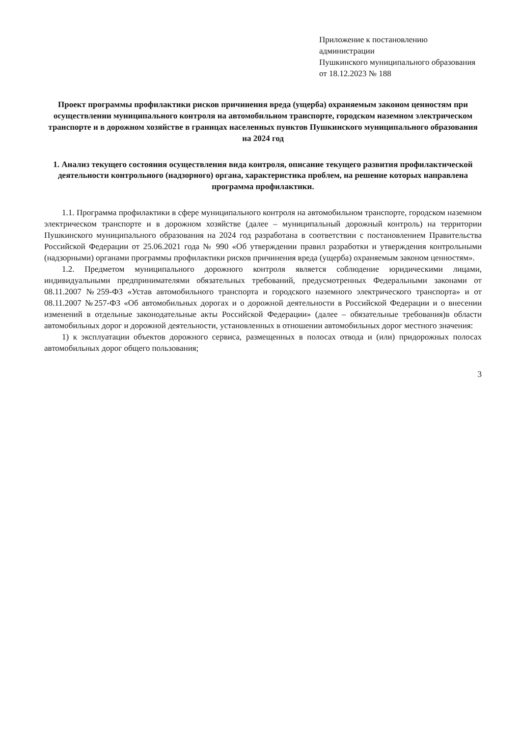Приложение к постановлению администрации
Пушкинского муниципального образования
от 18.12.2023 № 188
Проект программы профилактики рисков причинения вреда (ущерба) охраняемым законом ценностям при осуществлении муниципального контроля на автомобильном транспорте, городском наземном электрическом транспорте и в дорожном хозяйстве в границах населенных пунктов Пушкинского муниципального образования на 2024 год
1. Анализ текущего состояния осуществления вида контроля, описание текущего развития профилактической деятельности контрольного (надзорного) органа, характеристика проблем, на решение которых направлена программа профилактики.
1.1. Программа профилактики в сфере муниципального контроля на автомобильном транспорте, городском наземном электрическом транспорте и в дорожном хозяйстве (далее – муниципальный дорожный контроль) на территории Пушкинского муниципального образования на 2024 год разработана в соответствии с постановлением Правительства Российской Федерации от 25.06.2021 года № 990 «Об утверждении правил разработки и утверждения контрольными (надзорными) органами программы профилактики рисков причинения вреда (ущерба) охраняемым законом ценностям».
1.2. Предметом муниципального дорожного контроля является соблюдение юридическими лицами, индивидуальными предпринимателями обязательных требований, предусмотренных Федеральными законами от 08.11.2007 №259-ФЗ «Устав автомобильного транспорта и городского наземного электрического транспорта» и от 08.11.2007 №257-ФЗ «Об автомобильных дорогах и о дорожной деятельности в Российской Федерации и о внесении изменений в отдельные законодательные акты Российской Федерации» (далее – обязательные требования)в области автомобильных дорог и дорожной деятельности, установленных в отношении автомобильных дорог местного значения:
1) к эксплуатации объектов дорожного сервиса, размещенных в полосах отвода и (или) придорожных полосах автомобильных дорог общего пользования;
3